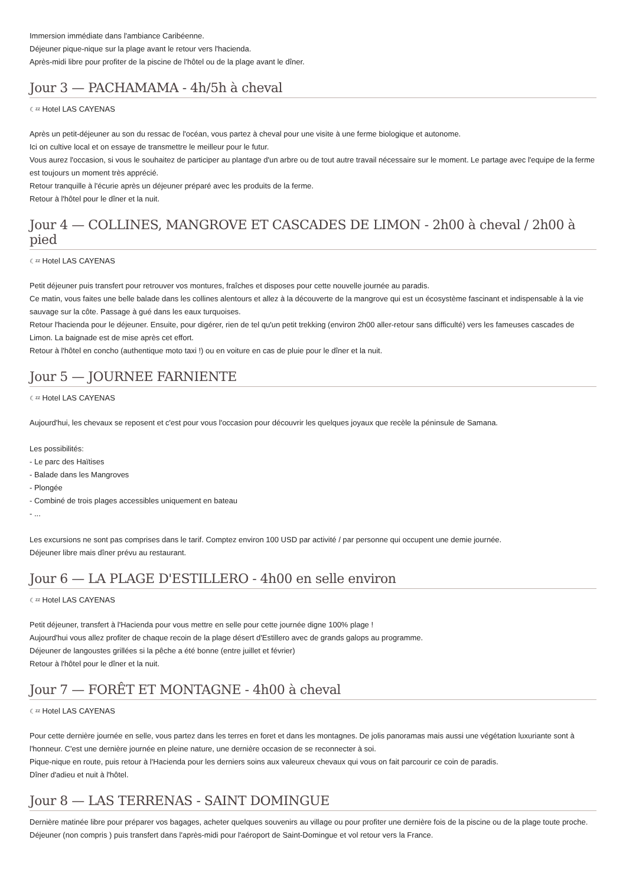Immersion immédiate dans l'ambiance Caribéenne.
Déjeuner pique-nique sur la plage avant le retour vers l'hacienda.
Après-midi libre pour profiter de la piscine de l'hôtel ou de la plage avant le dîner.
Jour 3 — PACHAMAMA - 4h/5h à cheval
☾ᶻᶻ Hotel LAS CAYENAS
Après un petit-déjeuner au son du ressac de l'océan, vous partez à cheval pour une visite à une ferme biologique et autonome.
Ici on cultive local et on essaye de transmettre le meilleur pour le futur.
Vous aurez l'occasion, si vous le souhaitez de participer au plantage d'un arbre ou de tout autre travail nécessaire sur le moment. Le partage avec l'equipe de la ferme est toujours un moment très apprécié.
Retour tranquille à l'écurie après un déjeuner préparé avec les produits de la ferme.
Retour à l'hôtel pour le dîner et la nuit.
Jour 4 — COLLINES, MANGROVE ET CASCADES DE LIMON - 2h00 à cheval / 2h00 à pied
☾ᶻᶻ Hotel LAS CAYENAS
Petit déjeuner puis transfert pour retrouver vos montures, fraîches et disposes pour cette nouvelle journée au paradis.
Ce matin, vous faites une belle balade dans les collines alentours et allez à la découverte de la mangrove qui est un écosystème fascinant et indispensable à la vie sauvage sur la côte. Passage à gué dans les eaux turquoises.
Retour l'hacienda pour le déjeuner. Ensuite, pour digérer, rien de tel qu'un petit trekking (environ 2h00 aller-retour sans difficulté) vers les fameuses cascades de Limon. La baignade est de mise après cet effort.
Retour à l'hôtel en concho (authentique moto taxi !) ou en voiture en cas de pluie pour le dîner et la nuit.
Jour 5 — JOURNEE FARNIENTE
☾ᶻᶻ Hotel LAS CAYENAS
Aujourd'hui, les chevaux se reposent et c'est pour vous l'occasion pour découvrir les quelques joyaux que recèle la péninsule de Samana.
Les possibilités:
- Le parc des Haïtises
- Balade dans les Mangroves
- Plongée
- Combiné de trois plages accessibles uniquement en bateau
- ...
Les excursions ne sont pas comprises dans le tarif. Comptez environ 100 USD par activité / par personne qui occupent une demie journée.
Déjeuner libre mais dîner prévu au restaurant.
Jour 6 — LA PLAGE D'ESTILLERO - 4h00 en selle environ
☾ᶻᶻ Hotel LAS CAYENAS
Petit déjeuner, transfert à l'Hacienda pour vous mettre en selle pour cette journée digne 100% plage !
Aujourd'hui vous allez profiter de chaque recoin de la plage désert d'Estillero avec de grands galops au programme.
Déjeuner de langoustes grillées si la pêche a été bonne (entre juillet et février)
Retour à l'hôtel pour le dîner et la nuit.
Jour 7 — FORÊT ET MONTAGNE - 4h00 à cheval
☾ᶻᶻ Hotel LAS CAYENAS
Pour cette dernière journée en selle, vous partez dans les terres en foret et dans les montagnes. De jolis panoramas mais aussi une végétation luxuriante sont à l'honneur. C'est une dernière journée en pleine nature, une dernière occasion de se reconnecter à soi.
Pique-nique en route, puis retour à l'Hacienda pour les derniers soins aux valeureux chevaux qui vous on fait parcourir ce coin de paradis.
Dîner d'adieu et nuit à l'hôtel.
Jour 8 — LAS TERRENAS - SAINT DOMINGUE
Dernière matinée libre pour préparer vos bagages, acheter quelques souvenirs au village ou pour profiter une dernière fois de la piscine ou de la plage toute proche. Déjeuner (non compris ) puis transfert dans l'après-midi pour l'aéroport de Saint-Domingue et vol retour vers la France.